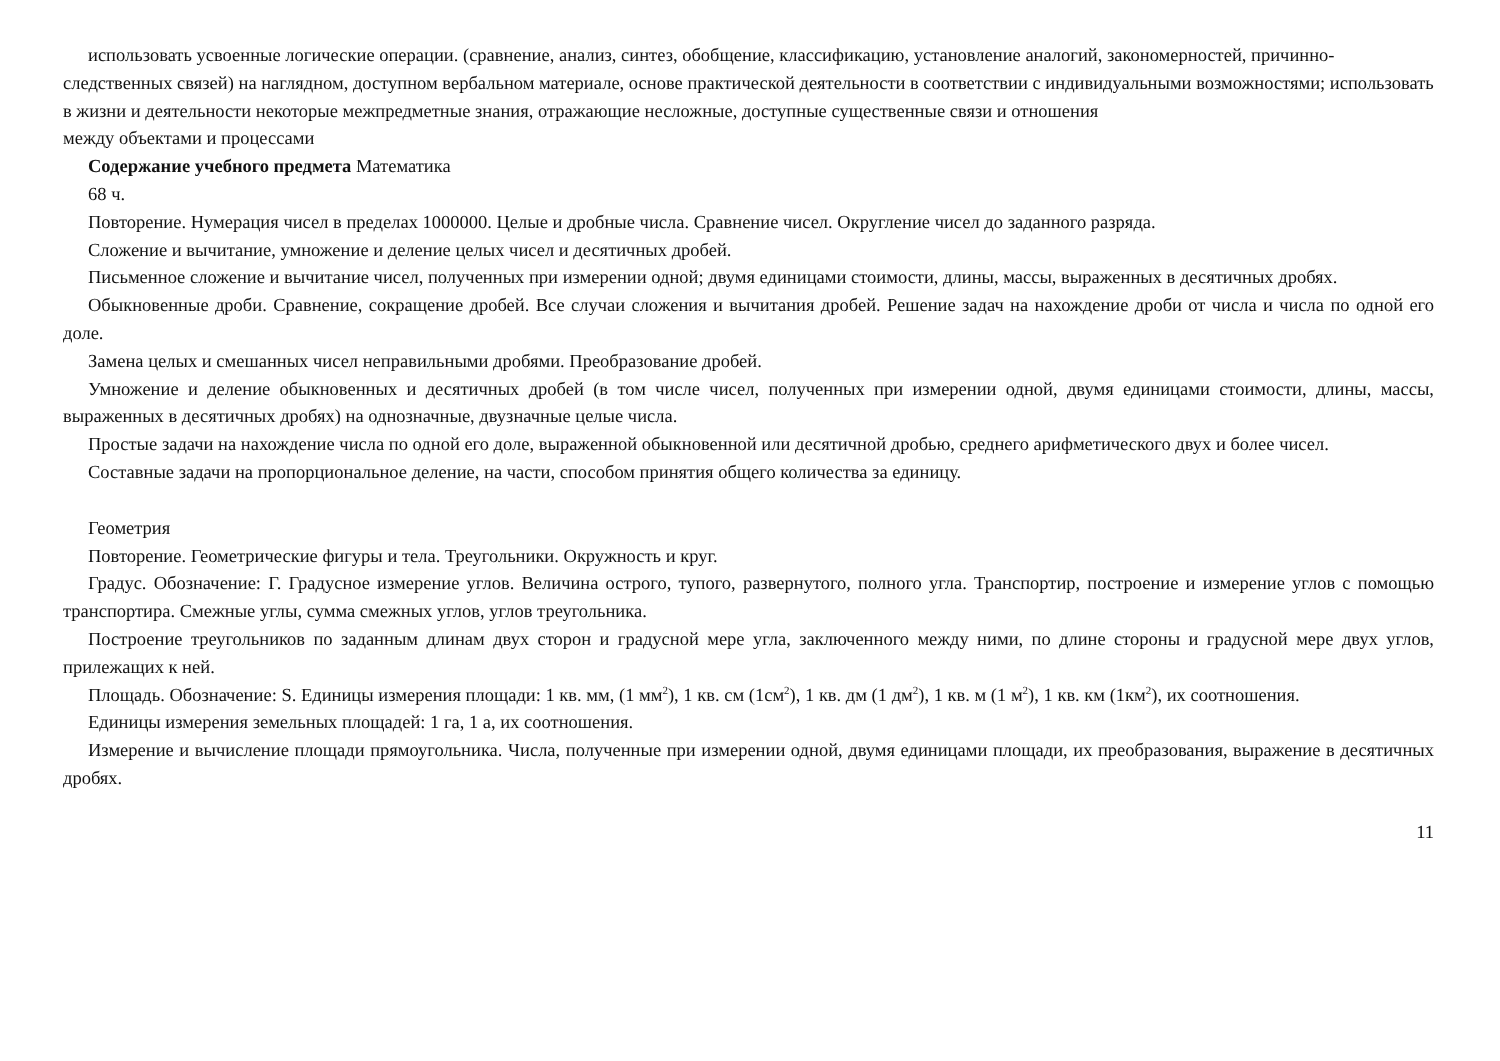использовать усвоенные логические операции. (сравнение, анализ, синтез, обобщение, классификацию, установление аналогий, закономерностей, причинно-следственных связей) на наглядном, доступном вербальном материале, основе практической деятельности в соответствии с индивидуальными возможностями; использовать в жизни и деятельности некоторые межпредметные знания, отражающие несложные, доступные существенные связи и отношения
между объектами и процессами
Содержание учебного предмета Математика
68 ч.
Повторение. Нумерация чисел в пределах 1000000. Целые и дробные числа. Сравнение чисел. Округление чисел до заданного разряда.
Сложение и вычитание, умножение и деление целых чисел и десятичных дробей.
Письменное сложение и вычитание чисел, полученных при измерении одной; двумя единицами стоимости, длины, массы, выраженных в десятичных дробях.
Обыкновенные дроби. Сравнение, сокращение дробей. Все случаи сложения и вычитания дробей. Решение задач на нахождение дроби от числа и числа по одной его доле.
Замена целых и смешанных чисел неправильными дробями. Преобразование дробей.
Умножение и деление обыкновенных и десятичных дробей (в том числе чисел, полученных при измерении одной, двумя единицами стоимости, длины, массы, выраженных в десятичных дробях) на однозначные, двузначные целые числа.
Простые задачи на нахождение числа по одной его доле, выраженной обыкновенной или десятичной дробью, среднего арифметического двух и более чисел.
Составные задачи на пропорциональное деление, на части, способом принятия общего количества за единицу.
Геометрия
Повторение. Геометрические фигуры и тела. Треугольники. Окружность и круг.
Градус. Обозначение: Г. Градусное измерение углов. Величина острого, тупого, развернутого, полного угла. Транспортир, построение и измерение углов с помощью транспортира. Смежные углы, сумма смежных углов, углов треугольника.
Построение треугольников по заданным длинам двух сторон и градусной мере угла, заключенного между ними, по длине стороны и градусной мере двух углов, прилежащих к ней.
Площадь. Обозначение: S. Единицы измерения площади: 1 кв. мм, (1 мм<sup>2</sup>), 1 кв. см (1см<sup>2</sup>), 1 кв. дм (1 дм<sup>2</sup>), 1 кв. м (1 м<sup>2</sup>), 1 кв. км (1км<sup>2</sup>), их соотношения.
Единицы измерения земельных площадей: 1 га, 1 а, их соотношения.
Измерение и вычисление площади прямоугольника. Числа, полученные при измерении одной, двумя единицами площади, их преобразования, выражение в десятичных дробях.
11